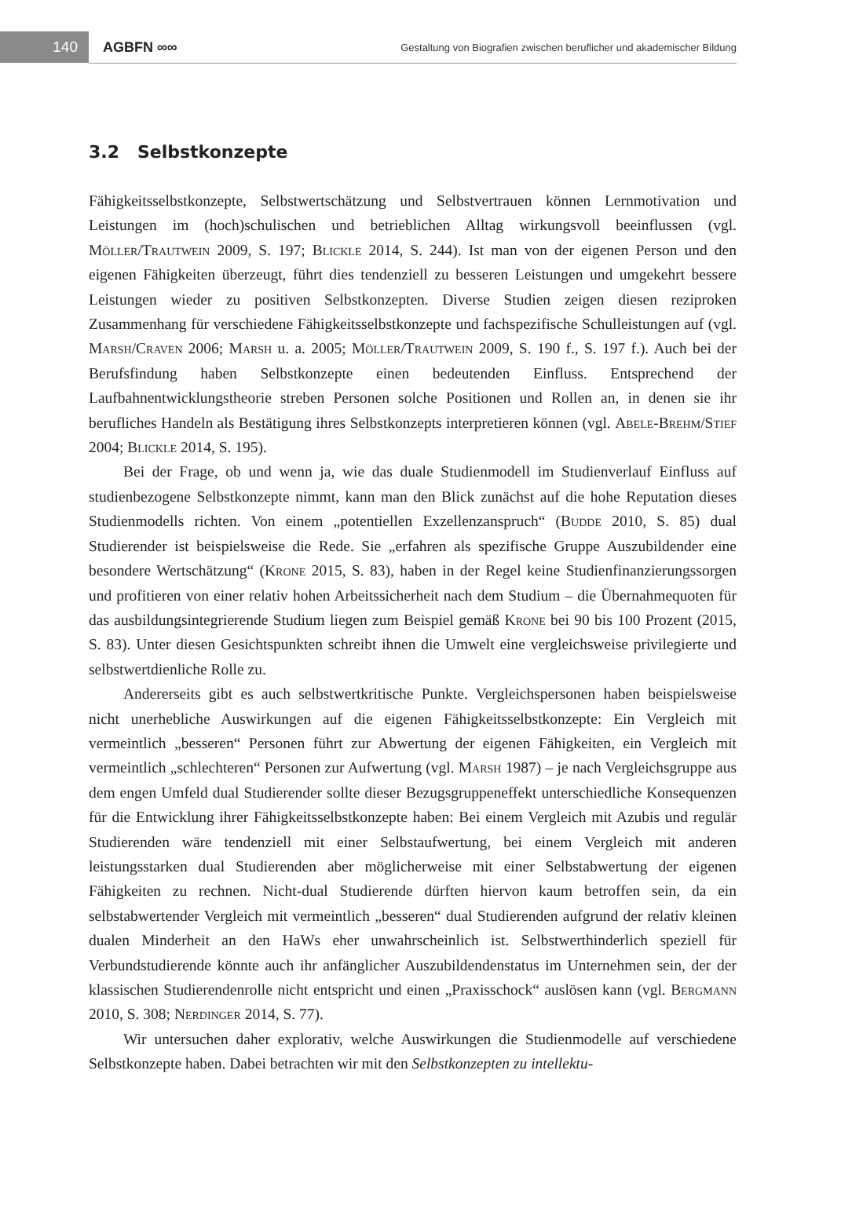140
AGBFN ∞∞
Gestaltung von Biografien zwischen beruflicher und akademischer Bildung
3.2 Selbstkonzepte
Fähigkeitsselbstkonzepte, Selbstwertschätzung und Selbstvertrauen können Lernmotivation und Leistungen im (hoch)schulischen und betrieblichen Alltag wirkungsvoll beeinflussen (vgl. Möller/Trautwein 2009, S. 197; Blickle 2014, S. 244). Ist man von der eigenen Person und den eigenen Fähigkeiten überzeugt, führt dies tendenziell zu besseren Leistungen und umgekehrt bessere Leistungen wieder zu positiven Selbstkonzepten. Diverse Studien zeigen diesen reziproken Zusammenhang für verschiedene Fähigkeitsselbstkonzepte und fachspezifische Schulleistungen auf (vgl. Marsh/Craven 2006; Marsh u. a. 2005; Möller/Trautwein 2009, S. 190 f., S. 197 f.). Auch bei der Berufsfindung haben Selbstkonzepte einen bedeutenden Einfluss. Entsprechend der Laufbahnentwicklungstheorie streben Personen solche Positionen und Rollen an, in denen sie ihr berufliches Handeln als Bestätigung ihres Selbstkonzepts interpretieren können (vgl. Abele-Brehm/Stief 2004; Blickle 2014, S. 195).
Bei der Frage, ob und wenn ja, wie das duale Studienmodell im Studienverlauf Einfluss auf studienbezogene Selbstkonzepte nimmt, kann man den Blick zunächst auf die hohe Reputation dieses Studienmodells richten. Von einem „potentiellen Exzellenzanspruch“ (Budde 2010, S. 85) dual Studierender ist beispielsweise die Rede. Sie „erfahren als spezifische Gruppe Auszubildender eine besondere Wertschätzung“ (Krone 2015, S. 83), haben in der Regel keine Studienfinanzierungssorgen und profitieren von einer relativ hohen Arbeitssicherheit nach dem Studium – die Übernahmequoten für das ausbildungsintegrierende Studium liegen zum Beispiel gemäß Krone bei 90 bis 100 Prozent (2015, S. 83). Unter diesen Gesichtspunkten schreibt ihnen die Umwelt eine vergleichsweise privilegierte und selbstwertdienliche Rolle zu.
Andererseits gibt es auch selbstwertkritische Punkte. Vergleichspersonen haben beispielsweise nicht unerhebliche Auswirkungen auf die eigenen Fähigkeitsselbstkonzepte: Ein Vergleich mit vermeintlich „besseren“ Personen führt zur Abwertung der eigenen Fähigkeiten, ein Vergleich mit vermeintlich „schlechteren“ Personen zur Aufwertung (vgl. Marsh 1987) – je nach Vergleichsgruppe aus dem engen Umfeld dual Studierender sollte dieser Bezugsgruppeneffekt unterschiedliche Konsequenzen für die Entwicklung ihrer Fähigkeitsselbstkonzepte haben: Bei einem Vergleich mit Azubis und regulär Studierenden wäre tendenziell mit einer Selbstaufwertung, bei einem Vergleich mit anderen leistungsstarken dual Studierenden aber möglicherweise mit einer Selbstabwertung der eigenen Fähigkeiten zu rechnen. Nicht-dual Studierende dürften hiervon kaum betroffen sein, da ein selbstabwertender Vergleich mit vermeintlich „besseren“ dual Studierenden aufgrund der relativ kleinen dualen Minderheit an den HaWs eher unwahrscheinlich ist. Selbstwerthinderlich speziell für Verbundstudierende könnte auch ihr anfänglicher Auszubildendenstatus im Unternehmen sein, der der klassischen Studierendenrolle nicht entspricht und einen „Praxisschock“ auslösen kann (vgl. Bergmann 2010, S. 308; Nerdinger 2014, S. 77).
Wir untersuchen daher explorativ, welche Auswirkungen die Studienmodelle auf verschiedene Selbstkonzepte haben. Dabei betrachten wir mit den Selbstkonzepten zu intellektu-